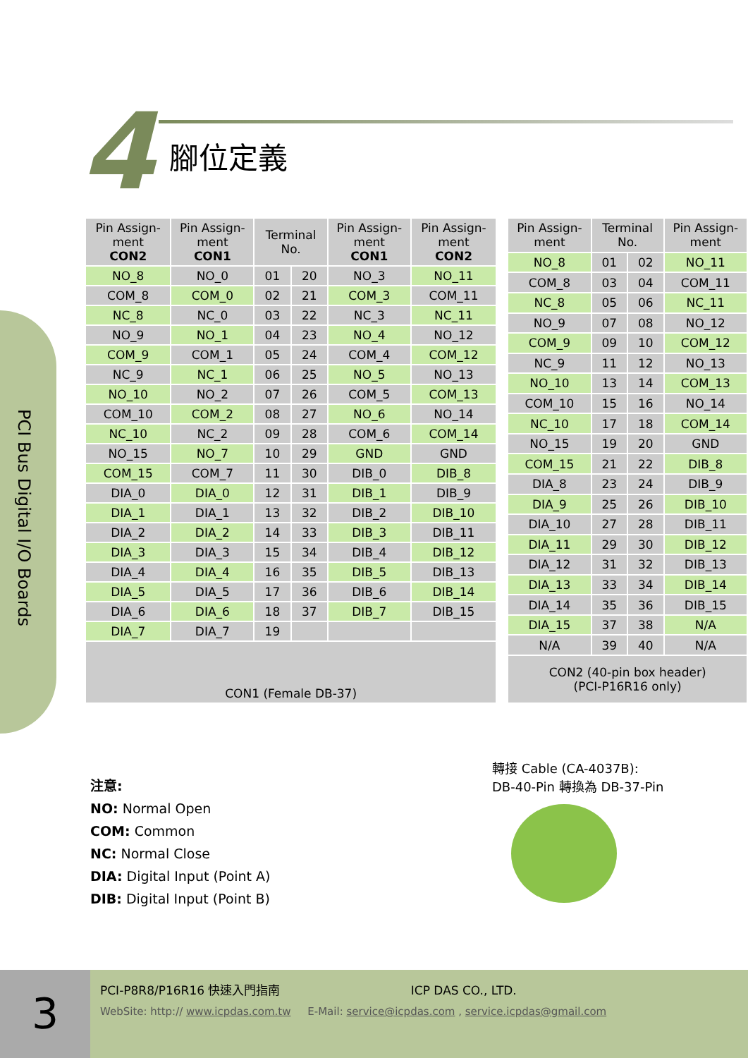4 腳位定義
PCI Bus Digital I/O Boards
| Pin Assign-ment CON2 | Pin Assign-ment CON1 | Terminal No. | | Pin Assign-ment CON1 | Pin Assign-ment CON2 |
| --- | --- | --- | --- | --- | --- |
| NO_8 | NO_0 | 01 | 20 | NO_3 | NO_11 |
| COM_8 | COM_0 | 02 | 21 | COM_3 | COM_11 |
| NC_8 | NC_0 | 03 | 22 | NC_3 | NC_11 |
| NO_9 | NO_1 | 04 | 23 | NO_4 | NO_12 |
| COM_9 | COM_1 | 05 | 24 | COM_4 | COM_12 |
| NC_9 | NC_1 | 06 | 25 | NO_5 | NO_13 |
| NO_10 | NO_2 | 07 | 26 | COM_5 | COM_13 |
| COM_10 | COM_2 | 08 | 27 | NO_6 | NO_14 |
| NC_10 | NC_2 | 09 | 28 | COM_6 | COM_14 |
| NO_15 | NO_7 | 10 | 29 | GND | GND |
| COM_15 | COM_7 | 11 | 30 | DIB_0 | DIB_8 |
| DIA_0 | DIA_0 | 12 | 31 | DIB_1 | DIB_9 |
| DIA_1 | DIA_1 | 13 | 32 | DIB_2 | DIB_10 |
| DIA_2 | DIA_2 | 14 | 33 | DIB_3 | DIB_11 |
| DIA_3 | DIA_3 | 15 | 34 | DIB_4 | DIB_12 |
| DIA_4 | DIA_4 | 16 | 35 | DIB_5 | DIB_13 |
| DIA_5 | DIA_5 | 17 | 36 | DIB_6 | DIB_14 |
| DIA_6 | DIA_6 | 18 | 37 | DIB_7 | DIB_15 |
| DIA_7 | DIA_7 | 19 | | | |
| CON1 (Female DB-37) | | | | | |
| Pin Assign-ment | Terminal No. | | Pin Assign-ment |
| --- | --- | --- | --- |
| NO_8 | 01 | 02 | NO_11 |
| COM_8 | 03 | 04 | COM_11 |
| NC_8 | 05 | 06 | NC_11 |
| NO_9 | 07 | 08 | NO_12 |
| COM_9 | 09 | 10 | COM_12 |
| NC_9 | 11 | 12 | NO_13 |
| NO_10 | 13 | 14 | COM_13 |
| COM_10 | 15 | 16 | NO_14 |
| NC_10 | 17 | 18 | COM_14 |
| NO_15 | 19 | 20 | GND |
| COM_15 | 21 | 22 | DIB_8 |
| DIA_8 | 23 | 24 | DIB_9 |
| DIA_9 | 25 | 26 | DIB_10 |
| DIA_10 | 27 | 28 | DIB_11 |
| DIA_11 | 29 | 30 | DIB_12 |
| DIA_12 | 31 | 32 | DIB_13 |
| DIA_13 | 33 | 34 | DIB_14 |
| DIA_14 | 35 | 36 | DIB_15 |
| DIA_15 | 37 | 38 | N/A |
| N/A | 39 | 40 | N/A |
| CON2 (40-pin box header) (PCI-P16R16 only) | | | |
轉接 Cable (CA-4037B):
DB-40-Pin 轉換為 DB-37-Pin
注意:
NO: Normal Open
COM: Common
NC: Normal Close
DIA: Digital Input (Point A)
DIB: Digital Input (Point B)
3
PCI-P8R8/P16R16 快速入門指南 ICP DAS CO., LTD.
WebSite: http:// www.icpdas.com.tw E-Mail: service@icpdas.com , service.icpdas@gmail.com